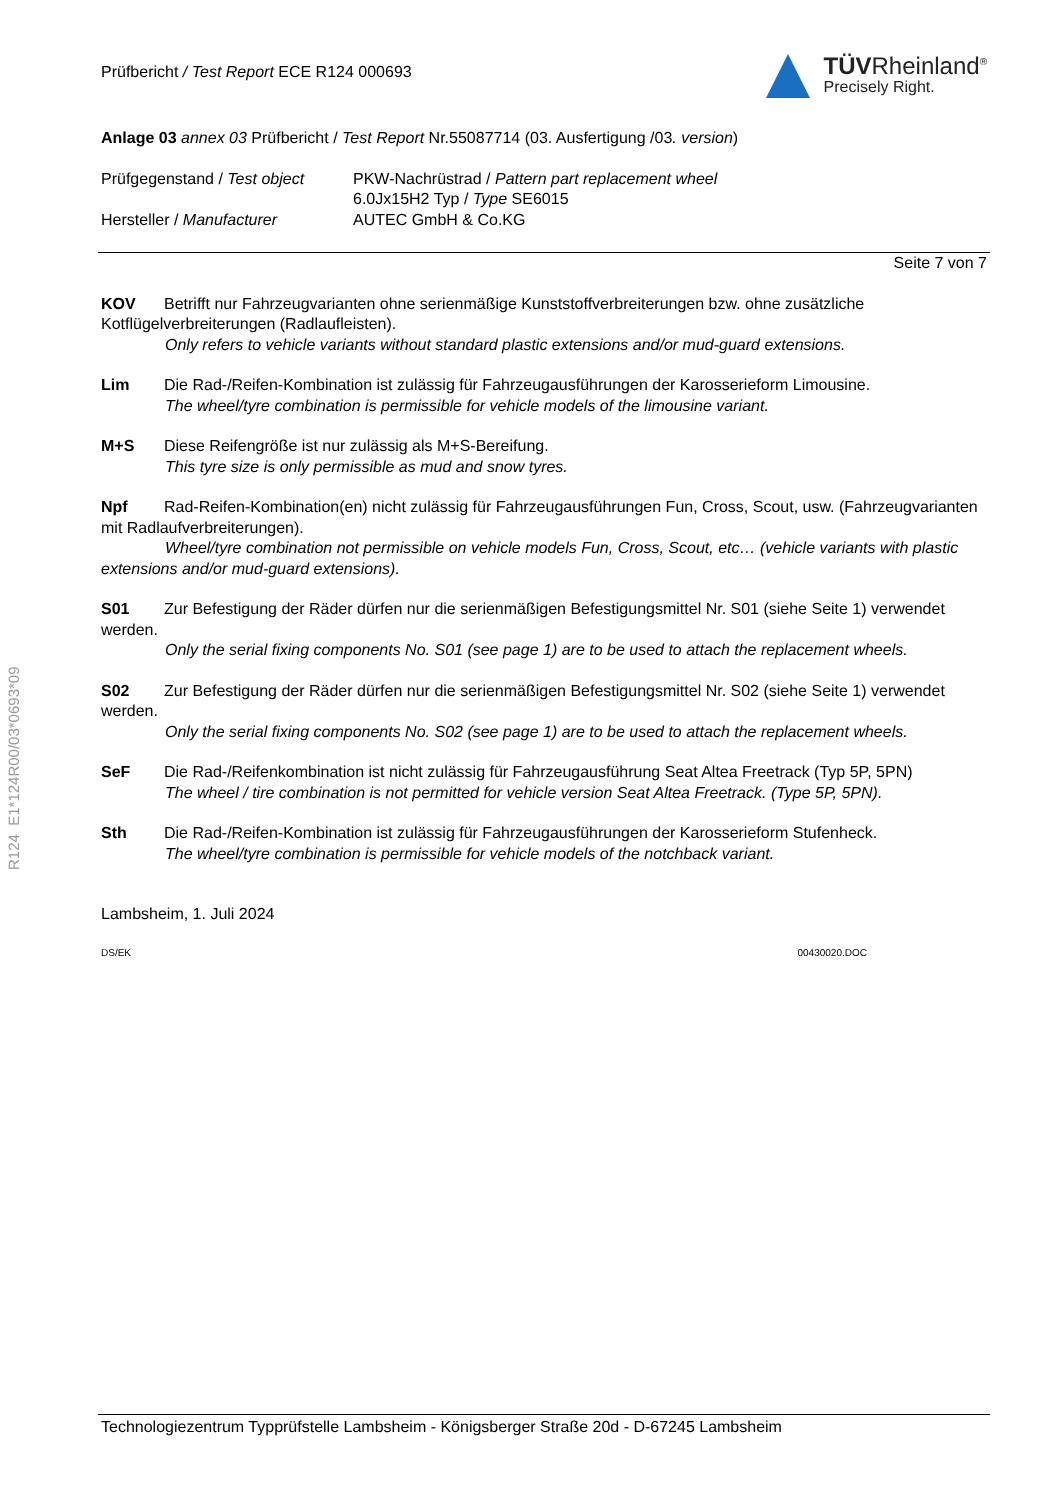Prüfbericht / Test Report ECE R124 000693
TÜVRheinland<sup>®</sup>
Precisely Right.
Anlage 03 annex 03 Prüfbericht / Test Report Nr.55087714 (03. Ausfertigung /03. version)
| Prüfgegenstand / Test object | PKW-Nachrüstrad / Pattern part replacement wheel 6.0Jx15H2 Typ / Type SE6015 |
| Hersteller / Manufacturer | AUTEC GmbH & Co.KG |
Seite 7 von 7
KOV Betrifft nur Fahrzeugvarianten ohne serienmäßige Kunststoffverbreiterungen bzw. ohne zusätzliche Kotflügelverbreiterungen (Radlaufleisten).
Only refers to vehicle variants without standard plastic extensions and/or mud-guard extensions.
Lim Die Rad-/Reifen-Kombination ist zulässig für Fahrzeugausführungen der Karosserieform Limousine.
The wheel/tyre combination is permissible for vehicle models of the limousine variant.
M+S Diese Reifengröße ist nur zulässig als M+S-Bereifung.
This tyre size is only permissible as mud and snow tyres.
Npf Rad-Reifen-Kombination(en) nicht zulässig für Fahrzeugausführungen Fun, Cross, Scout, usw. (Fahrzeugvarianten mit Radlaufverbreiterungen).
Wheel/tyre combination not permissible on vehicle models Fun, Cross, Scout, etc… (vehicle variants with plastic extensions and/or mud-guard extensions).
S01 Zur Befestigung der Räder dürfen nur die serienmäßigen Befestigungsmittel Nr. S01 (siehe Seite 1) verwendet werden.
Only the serial fixing components No. S01 (see page 1) are to be used to attach the replacement wheels.
S02 Zur Befestigung der Räder dürfen nur die serienmäßigen Befestigungsmittel Nr. S02 (siehe Seite 1) verwendet werden.
Only the serial fixing components No. S02 (see page 1) are to be used to attach the replacement wheels.
SeF Die Rad-/Reifenkombination ist nicht zulässig für Fahrzeugausführung Seat Altea Freetrack (Typ 5P, 5PN)
The wheel / tire combination is not permitted for vehicle version Seat Altea Freetrack. (Type 5P, 5PN).
Sth Die Rad-/Reifen-Kombination ist zulässig für Fahrzeugausführungen der Karosserieform Stufenheck.
The wheel/tyre combination is permissible for vehicle models of the notchback variant.
Lambsheim, 1. Juli 2024
DS/EK 00430020.DOC
R124 E1*124R00/03*0693*09
Technologiezentrum Typprüfstelle Lambsheim - Königsberger Straße 20d - D-67245 Lambsheim